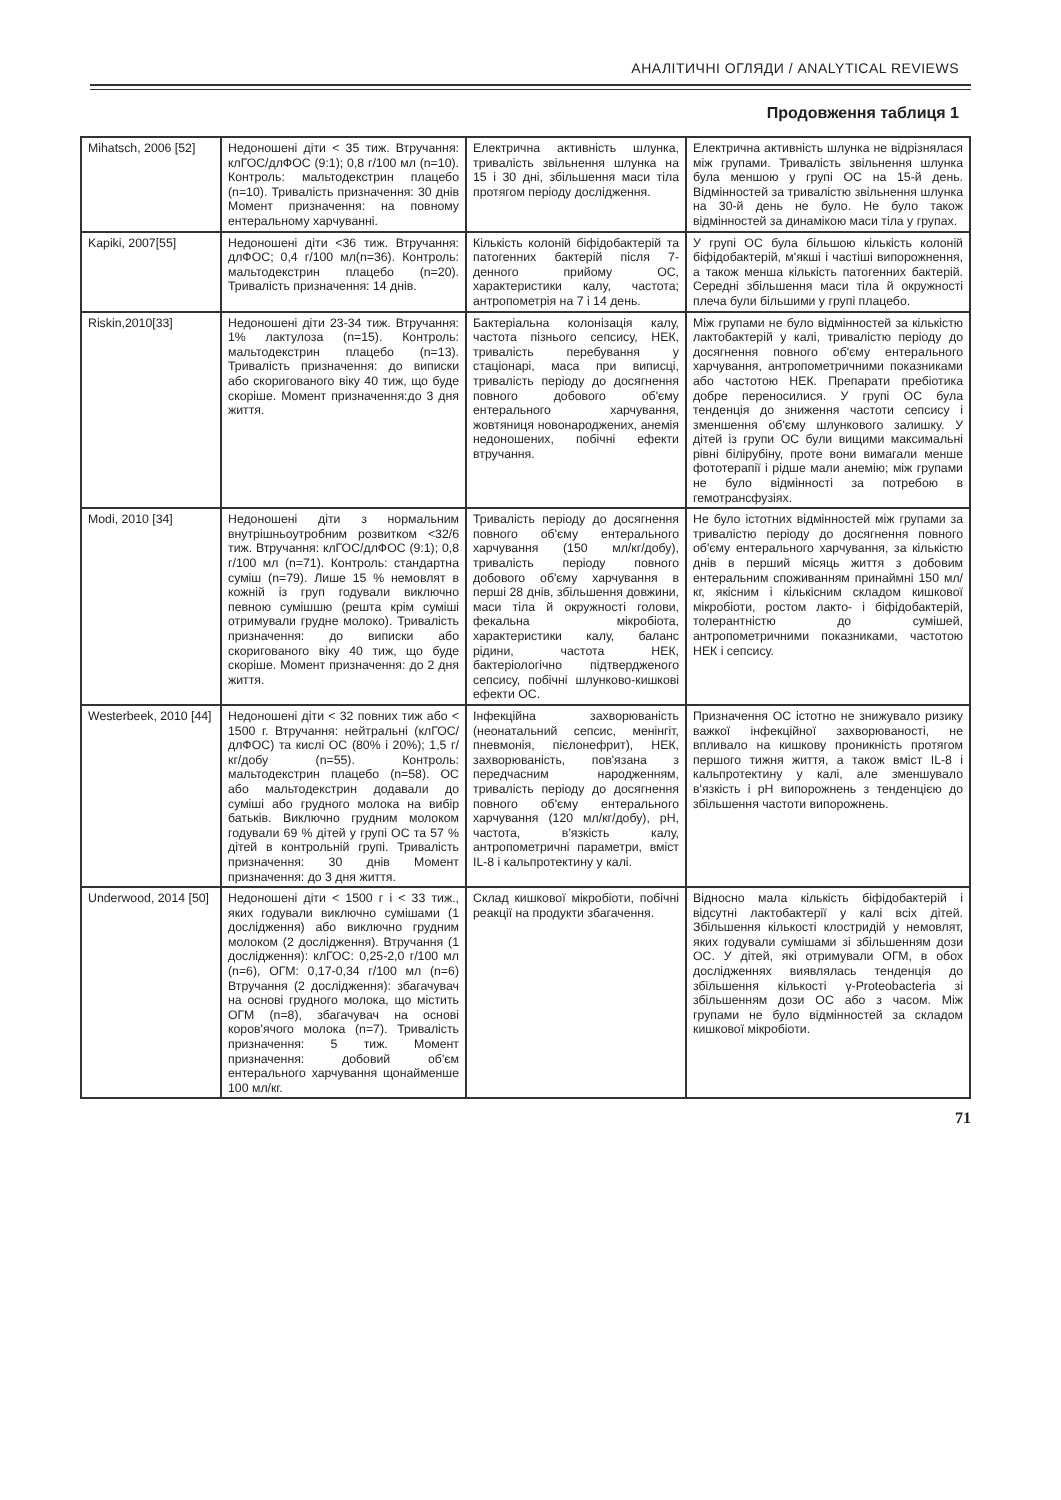АНАЛІТИЧНІ ОГЛЯДИ / ANALYTICAL REVIEWS
Продовження таблиця 1
| Mihatsch, 2006 [52] | Недоношені діти < 35 тиж. Втручання: клГОС/длФОС (9:1); 0,8 г/100 мл (n=10). Контроль: мальтодекстрин плацебо (n=10). Тривалість призначення: 30 днів Момент призначення: на повному ентеральному харчуванні. | Електрична активність шлунка, тривалість звільнення шлунка на 15 і 30 дні, збільшення маси тіла протягом періоду дослідження. | Електрична активність шлунка не відрізнялася між групами. Тривалість звільнення шлунка була меншою у групі ОС на 15-й день. Відмінностей за тривалістю звільнення шлунка на 30-й день не було. Не було також відмінностей за динамікою маси тіла у групах. |
| Kapiki, 2007[55] | Недоношені діти <36 тиж. Втручання: длФОС; 0,4 г/100 мл(n=36). Контроль: мальтодекстрин плацебо (n=20). Тривалість призначення: 14 днів. | Кількість колоній біфідобактерій та патогенних бактерій після 7-денного прийому ОС, характеристики калу, частота; антропометрія на 7 і 14 день. | У групі ОС була більшою кількість колоній біфідобактерій, м'якші і частіші випорожнення, а також менша кількість патогенних бактерій. Середні збільшення маси тіла й окружності плеча були більшими у групі плацебо. |
| Riskin,2010[33] | Недоношені діти 23-34 тиж. Втручання: 1% лактулоза (n=15). Контроль: мальтодекстрин плацебо (n=13). Тривалість призначення: до виписки або скоригованого віку 40 тиж, що буде скоріше. Момент призначення:до 3 дня життя. | Бактеріальна колонізація калу, частота пізнього сепсису, НЕК, тривалість перебування у стаціонарі, маса при виписці, тривалість періоду до досягнення повного добового об'єму ентерального харчування, жовтяниця новонароджених, анемія недоношених, побічні ефекти втручання. | Між групами не було відмінностей за кількістю лактобактерій у калі, тривалістю періоду до досягнення повного об'єму ентерального харчування, антропометричними показниками або частотою НЕК. Препарати пребіотика добре переносилися. У групі ОС була тенденція до зниження частоти сепсису і зменшення об'єму шлункового залишку. У дітей із групи ОС були вищими максимальні рівні білірубіну, проте вони вимагали менше фототерапії і рідше мали анемію; між групами не було відмінності за потребою в гемотрансфузіях. |
| Modi, 2010 [34] | Недоношені діти з нормальним внутрішньоутробним розвитком <32/6 тиж. Втручання: клГОС/длФОС (9:1); 0,8 г/100 мл (n=71). Контроль: стандартна суміш (n=79). Лише 15 % немовлят в кожній із груп годували виключно певною сумішшю (решта крім суміші отримували грудне молоко). Тривалість призначення: до виписки або скоригованого віку 40 тиж, що буде скоріше. Момент призначення: до 2 дня життя. | Тривалість періоду до досягнення повного об'єму ентерального харчування (150 мл/кг/добу), тривалість періоду повного добового об'єму харчування в перші 28 днів, збільшення довжини, маси тіла й окружності голови, фекальна мікробіота, характеристики калу, баланс рідини, частота НЕК, бактеріологічно підтвердженого сепсису, побічні шлунково-кишкові ефекти ОС. | Не було істотних відмінностей між групами за тривалістю періоду до досягнення повного об'єму ентерального харчування, за кількістю днів в перший місяць життя з добовим ентеральним споживанням принаймні 150 мл/кг, якісним і кількісним складом кишкової мікробіоти, ростом лакто- і біфідобактерій, толерантністю до сумішей, антропометричними показниками, частотою НЕК і сепсису. |
| Westerbeek, 2010 [44] | Недоношені діти < 32 повних тиж або < 1500 г. Втручання: нейтральні (клГОС/длФОС) та кислі ОС (80% і 20%); 1,5 г/кг/добу (n=55). Контроль: мальтодекстрин плацебо (n=58). ОС або мальтодекстрин додавали до суміші або грудного молока на вибір батьків. Виключно грудним молоком годували 69 % дітей у групі ОС та 57 % дітей в контрольній групі. Тривалість призначення: 30 днів Момент призначення: до 3 дня життя. | Інфекційна захворюваність (неонатальний сепсис, менінгіт, пневмонія, пієлонефрит), НЕК, захворюваність, пов'язана з передчасним народженням, тривалість періоду до досягнення повного об'єму ентерального харчування (120 мл/кг/добу), pH, частота, в'язкість калу, антропометричні параметри, вміст IL-8 і кальпротектину у калі. | Призначення ОС істотно не знижувало ризику важкої інфекційної захворюваності, не впливало на кишкову проникність протягом першого тижня життя, а також вміст IL-8 і кальпротектину у калі, але зменшувало в'язкість і pH випорожнень з тенденцією до збільшення частоти випорожнень. |
| Underwood, 2014 [50] | Недоношені діти < 1500 г і < 33 тиж., яких годували виключно сумішами (1 дослідження) або виключно грудним молоком (2 дослідження). Втручання (1 дослідження): клГОС: 0,25-2,0 г/100 мл (n=6), ОГМ: 0,17-0,34 г/100 мл (n=6) Втручання (2 дослідження): збагачувач на основі грудного молока, що містить ОГМ (n=8), збагачувач на основі коров'ячого молока (n=7). Тривалість призначення: 5 тиж. Момент призначення: добовий об'єм ентерального харчування щонайменше 100 мл/кг. | Склад кишкової мікробіоти, побічні реакції на продукти збагачення. | Відносно мала кількість біфідобактерій і відсутні лактобактерії у калі всіх дітей. Збільшення кількості клостридій у немовлят, яких годували сумішами зі збільшенням дози ОС. У дітей, які отримували ОГМ, в обох дослідженнях виявлялась тенденція до збільшення кількості γ-Proteobacteria зі збільшенням дози ОС або з часом. Між групами не було відмінностей за складом кишкової мікробіоти. |
71